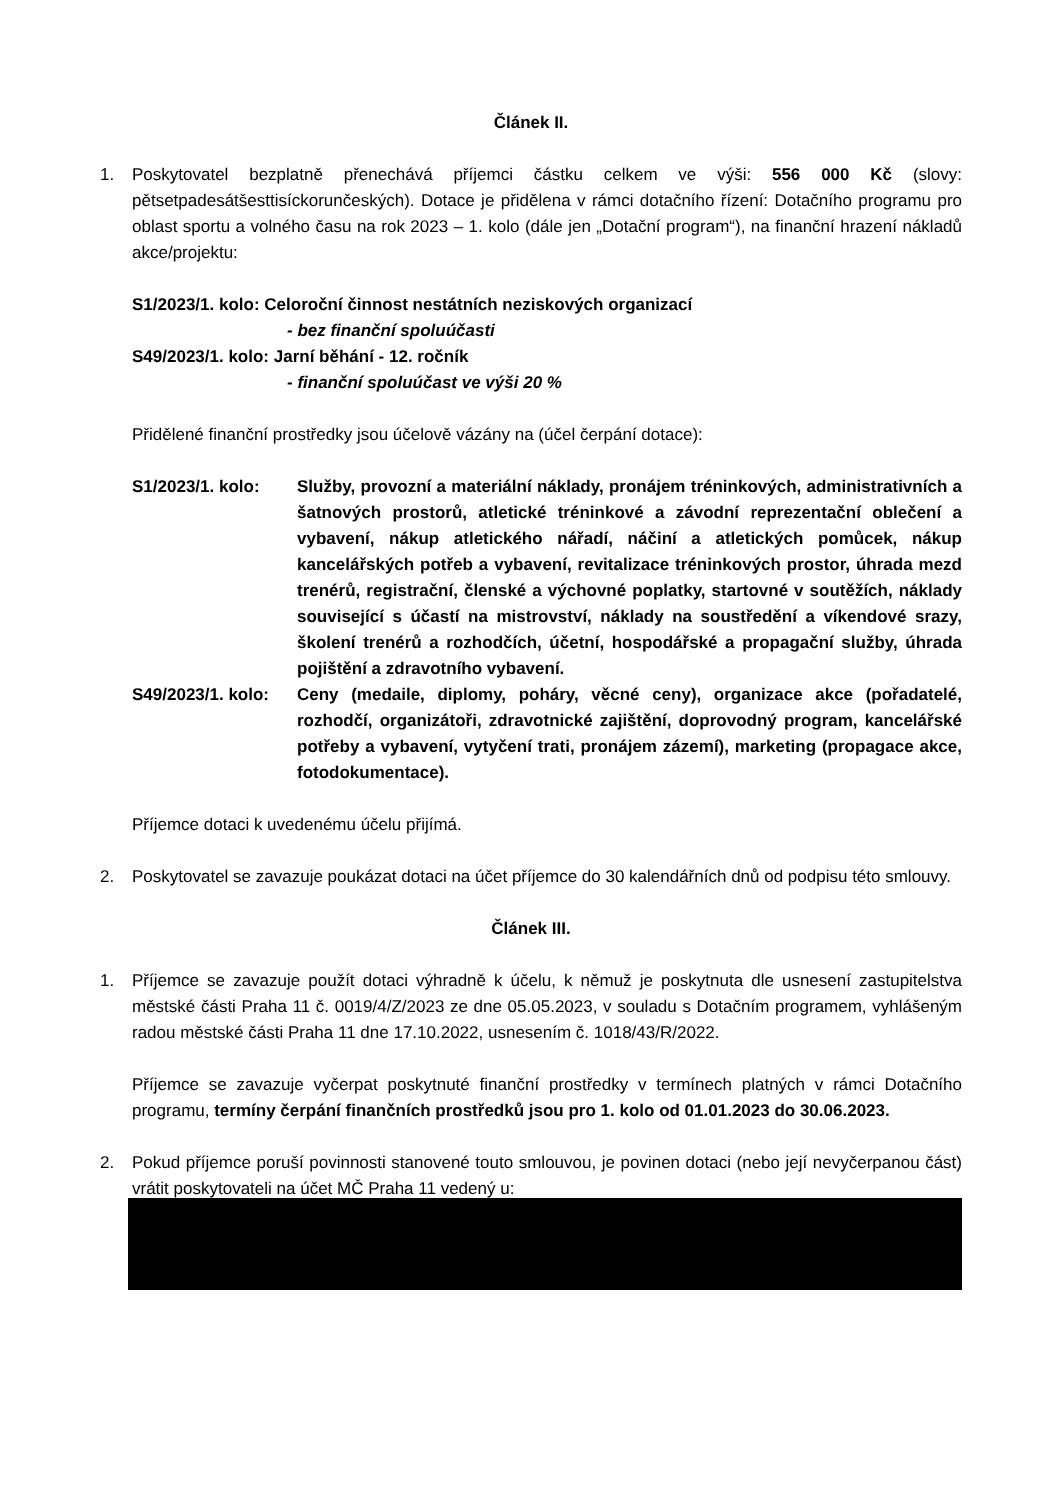Článek II.
1. Poskytovatel bezplatně přenechává příjemci částku celkem ve výši: 556 000 Kč (slovy: pětsetpadesátšesttisíckorunčeských). Dotace je přidělena v rámci dotačního řízení: Dotačního programu pro oblast sportu a volného času na rok 2023 – 1. kolo (dále jen „Dotační program“), na finanční hrazení nákladů akce/projektu:
S1/2023/1. kolo: Celoroční činnost nestátních neziskových organizací
- bez finanční spoluúčasti
S49/2023/1. kolo: Jarní běhání - 12. ročník
- finanční spoluúčast ve výši 20 %
Přidělené finanční prostředky jsou účelově vázány na (účel čerpání dotace):
S1/2023/1. kolo: Služby, provozní a materiální náklady, pronájem tréninkových, administrativních a šatnových prostorů, atletické tréninkové a závodní reprezentační oblečení a vybavení, nákup atletického nářadí, náčiní a atletických pomůcek, nákup kancelářských potřeb a vybavení, revitalizace tréninkových prostor, úhrada mezd trenérů, registrační, členské a výchovné poplatky, startovné v soutěžích, náklady související s účastí na mistrovství, náklady na soustředění a víkendové srazy, školení trenérů a rozhodčích, účetní, hospodářské a propagační služby, úhrada pojištění a zdravotního vybavení.
S49/2023/1. kolo:
Ceny (medaile, diplomy, poháry, věcné ceny), organizace akce (pořadatelé, rozhodčí, organizátoři, zdravotnické zajištění, doprovodný program, kancelářské potřeby a vybavení, vytyčení trati, pronájem zázemí), marketing (propagace akce, fotodokumentace).
Příjemce dotaci k uvedenému účelu přijímá.
2. Poskytovatel se zavazuje poukázat dotaci na účet příjemce do 30 kalendářních dnů od podpisu této smlouvy.
Článek III.
1. Příjemce se zavazuje použít dotaci výhradně k účelu, k němuž je poskytnuta dle usnesení zastupitelstva městské části Praha 11 č. 0019/4/Z/2023 ze dne 05.05.2023, v souladu s Dotačním programem, vyhlášeným radou městské části Praha 11 dne 17.10.2022, usnesením č. 1018/43/R/2022.
Příjemce se zavazuje vyčerpat poskytnuté finanční prostředky v termínech platných v rámci Dotačního programu, termíny čerpání finančních prostředků jsou pro 1. kolo od 01.01.2023 do 30.06.2023.
2. Pokud příjemce poruší povinnosti stanovené touto smlouvou, je povinen dotaci (nebo její nevyčerpanou část) vrátit poskytovateli na účet MČ Praha 11 vedený u: